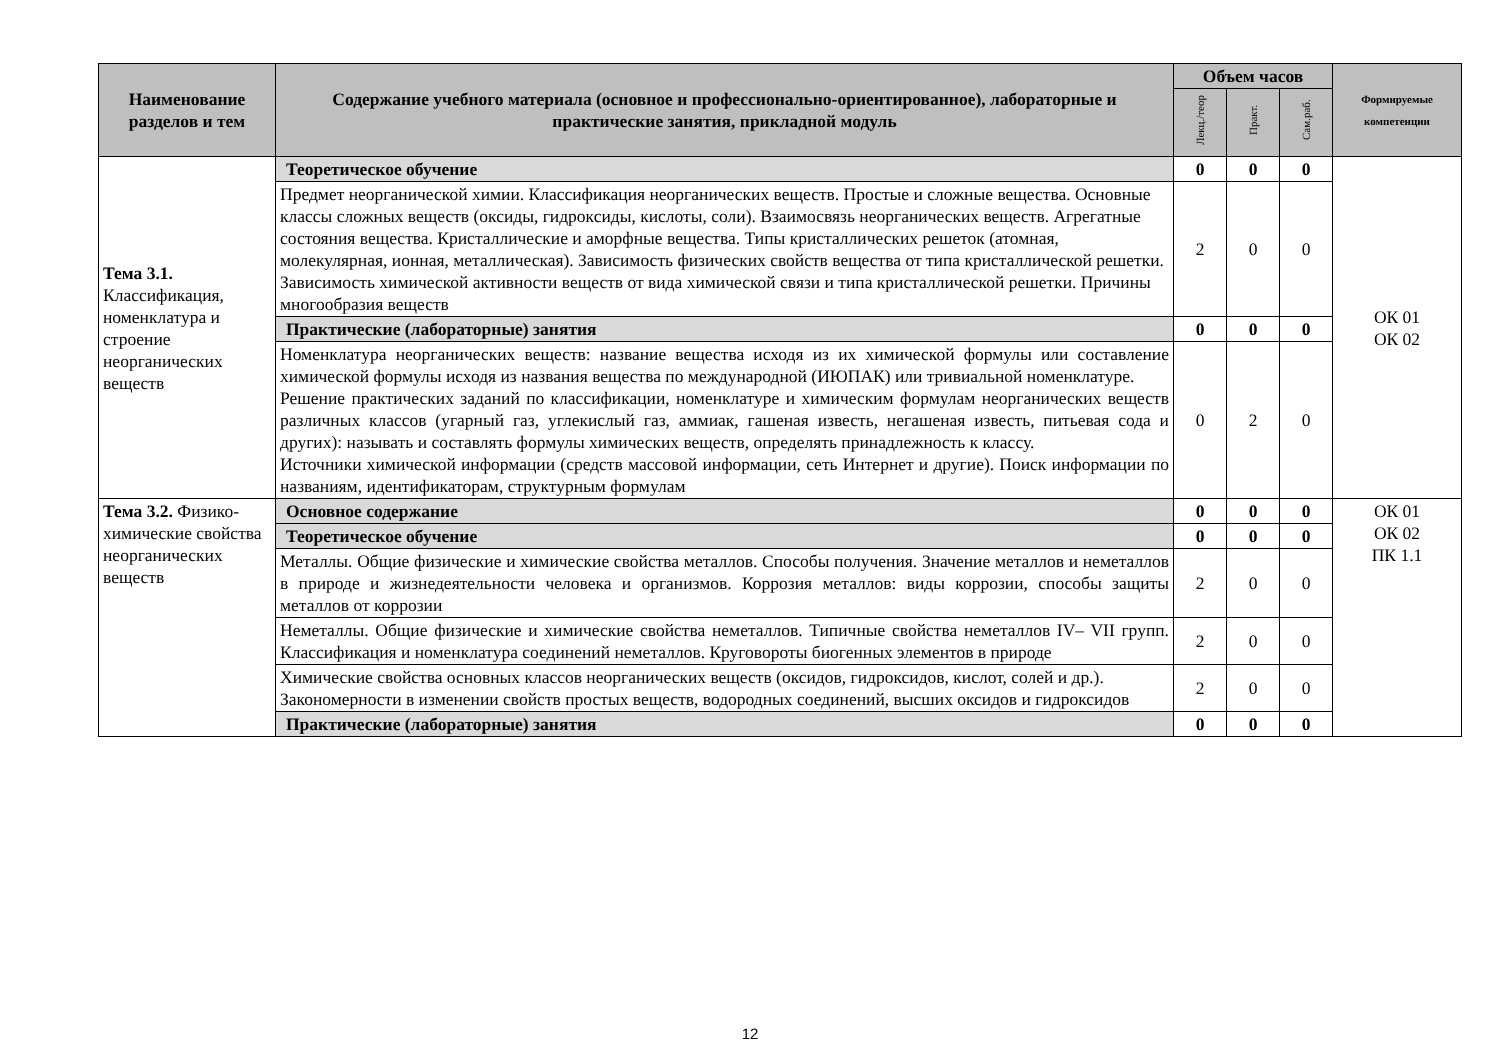| Наименование разделов и тем | Содержание учебного материала (основное и профессионально-ориентированное), лабораторные и практические занятия, прикладной модуль | Объем часов | | | Формируемые компетенции |
| --- | --- | --- | --- | --- | --- |
| | | Лекц./теор | Практ. | Сам.раб. | |
| Тема 3.1. Классификация, номенклатура и строение неорганических веществ | Теоретическое обучение | 0 | 0 | 0 | ОК 01 ОК 02 |
| | Предмет неорганической химии. Классификация неорганических веществ. Простые и сложные вещества. Основные классы сложных веществ (оксиды, гидроксиды, кислоты, соли). Взаимосвязь неорганических веществ. Агрегатные состояния вещества. Кристаллические и аморфные вещества. Типы кристаллических решеток (атомная, молекулярная, ионная, металлическая). Зависимость физических свойств вещества от типа кристаллической решетки. Зависимость химической активности веществ от вида химической связи и типа кристаллической решетки. Причины многообразия веществ | 2 | 0 | 0 | |
| | Практические (лабораторные) занятия | 0 | 0 | 0 | |
| | Номенклатура неорганических веществ: название вещества исходя из их химической формулы или составление химической формулы исходя из названия вещества по международной (ИЮПАК) или тривиальной номенклатуре. Решение практических заданий по классификации, номенклатуре и химическим формулам неорганических веществ различных классов (угарный газ, углекислый газ, аммиак, гашеная известь, негашеная известь, питьевая сода и других): называть и составлять формулы химических веществ, определять принадлежность к классу. Источники химической информации (средств массовой информации, сеть Интернет и другие). Поиск информации по названиям, идентификаторам, структурным формулам | 0 | 2 | 0 | |
| Тема 3.2. Физико-химические свойства неорганических веществ | Основное содержание | 0 | 0 | 0 | ОК 01 ОК 02 ПК 1.1 |
| | Теоретическое обучение | 0 | 0 | 0 | |
| | Металлы. Общие физические и химические свойства металлов. Способы получения. Значение металлов и неметаллов в природе и жизнедеятельности человека и организмов. Коррозия металлов: виды коррозии, способы защиты металлов от коррозии | 2 | 0 | 0 | |
| | Неметаллы. Общие физические и химические свойства неметаллов. Типичные свойства неметаллов IV– VII групп. Классификация и номенклатура соединений неметаллов. Круговороты биогенных элементов в природе | 2 | 0 | 0 | |
| | Химические свойства основных классов неорганических веществ (оксидов, гидроксидов, кислот, солей и др.). Закономерности в изменении свойств простых веществ, водородных соединений, высших оксидов и гидроксидов | 2 | 0 | 0 | |
| | Практические (лабораторные) занятия | 0 | 0 | 0 | |
12